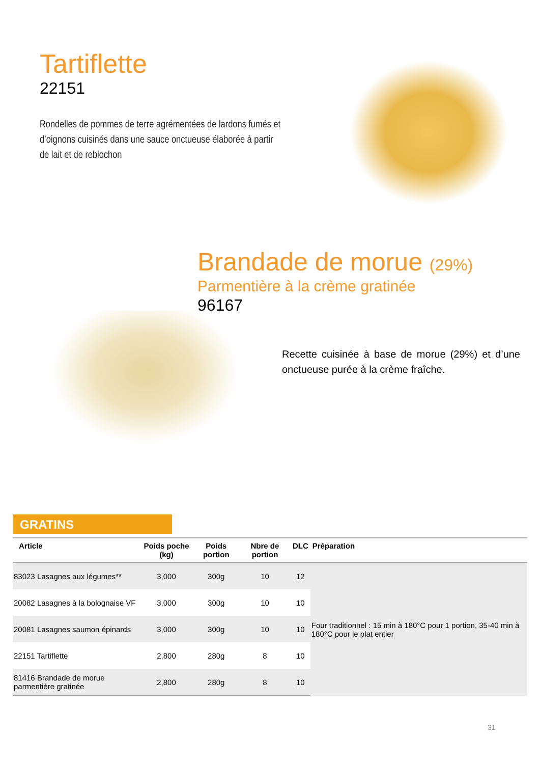Tartiflette
22151
Rondelles de pommes de terre agrémentées de lardons fumés et d’oignons cuisinés dans une sauce onctueuse élaborée à partir de lait et de reblochon
Brandade de morue (29%)
Parmentière à la crème gratinée
96167
Recette cuisinée à base de morue (29%) et d’une onctueuse purée à la crème fraîche.
GRATINS
| Article | Poids poche (kg) | Poids portion | Nbre de portion | DLC | Préparation |
| --- | --- | --- | --- | --- | --- |
| 83023 Lasagnes aux légumes** | 3,000 | 300g | 10 | 12 | Four traditionnel : 15 min à 180°C pour 1 portion, 35-40 min à 180°C pour le plat entier |
| 20082 Lasagnes à la bolognaise VF | 3,000 | 300g | 10 | 10 | |
| 20081 Lasagnes saumon épinards | 3,000 | 300g | 10 | 10 | |
| 22151 Tartiflette | 2,800 | 280g | 8 | 10 | |
| 81416 Brandade de morue parmentière gratinée | 2,800 | 280g | 8 | 10 | |
31